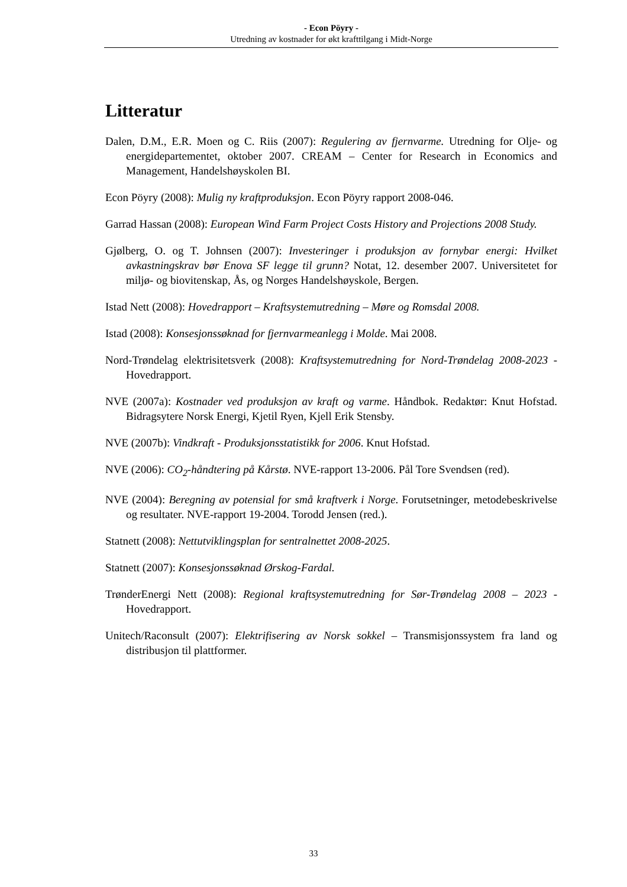- Econ Pöyry -
Utredning av kostnader for økt krafttilgang i Midt-Norge
Litteratur
Dalen, D.M., E.R. Moen og C. Riis (2007): Regulering av fjernvarme. Utredning for Olje- og energidepartementet, oktober 2007. CREAM – Center for Research in Economics and Management, Handelshøyskolen BI.
Econ Pöyry (2008): Mulig ny kraftproduksjon. Econ Pöyry rapport 2008-046.
Garrad Hassan (2008): European Wind Farm Project Costs History and Projections 2008 Study.
Gjølberg, O. og T. Johnsen (2007): Investeringer i produksjon av fornybar energi: Hvilket avkastningskrav bør Enova SF legge til grunn? Notat, 12. desember 2007. Universitetet for miljø- og biovitenskap, Ås, og Norges Handelshøyskole, Bergen.
Istad Nett (2008): Hovedrapport – Kraftsystemutredning – Møre og Romsdal 2008.
Istad (2008): Konsesjonssøknad for fjernvarmeanlegg i Molde. Mai 2008.
Nord-Trøndelag elektrisitetsverk (2008): Kraftsystemutredning for Nord-Trøndelag 2008-2023 - Hovedrapport.
NVE (2007a): Kostnader ved produksjon av kraft og varme. Håndbok. Redaktør: Knut Hofstad. Bidragsytere Norsk Energi, Kjetil Ryen, Kjell Erik Stensby.
NVE (2007b): Vindkraft - Produksjonsstatistikk for 2006. Knut Hofstad.
NVE (2006): CO<sub>2</sub>-håndtering på Kårstø. NVE-rapport 13-2006. Pål Tore Svendsen (red).
NVE (2004): Beregning av potensial for små kraftverk i Norge. Forutsetninger, metodebeskrivelse og resultater. NVE-rapport 19-2004. Torodd Jensen (red.).
Statnett (2008): Nettutviklingsplan for sentralnettet 2008-2025.
Statnett (2007): Konsesjonssøknad Ørskog-Fardal.
TrønderEnergi Nett (2008): Regional kraftsystemutredning for Sør-Trøndelag 2008 – 2023 - Hovedrapport.
Unitech/Raconsult (2007): Elektrifisering av Norsk sokkel – Transmisjonssystem fra land og distribusjon til plattformer.
33